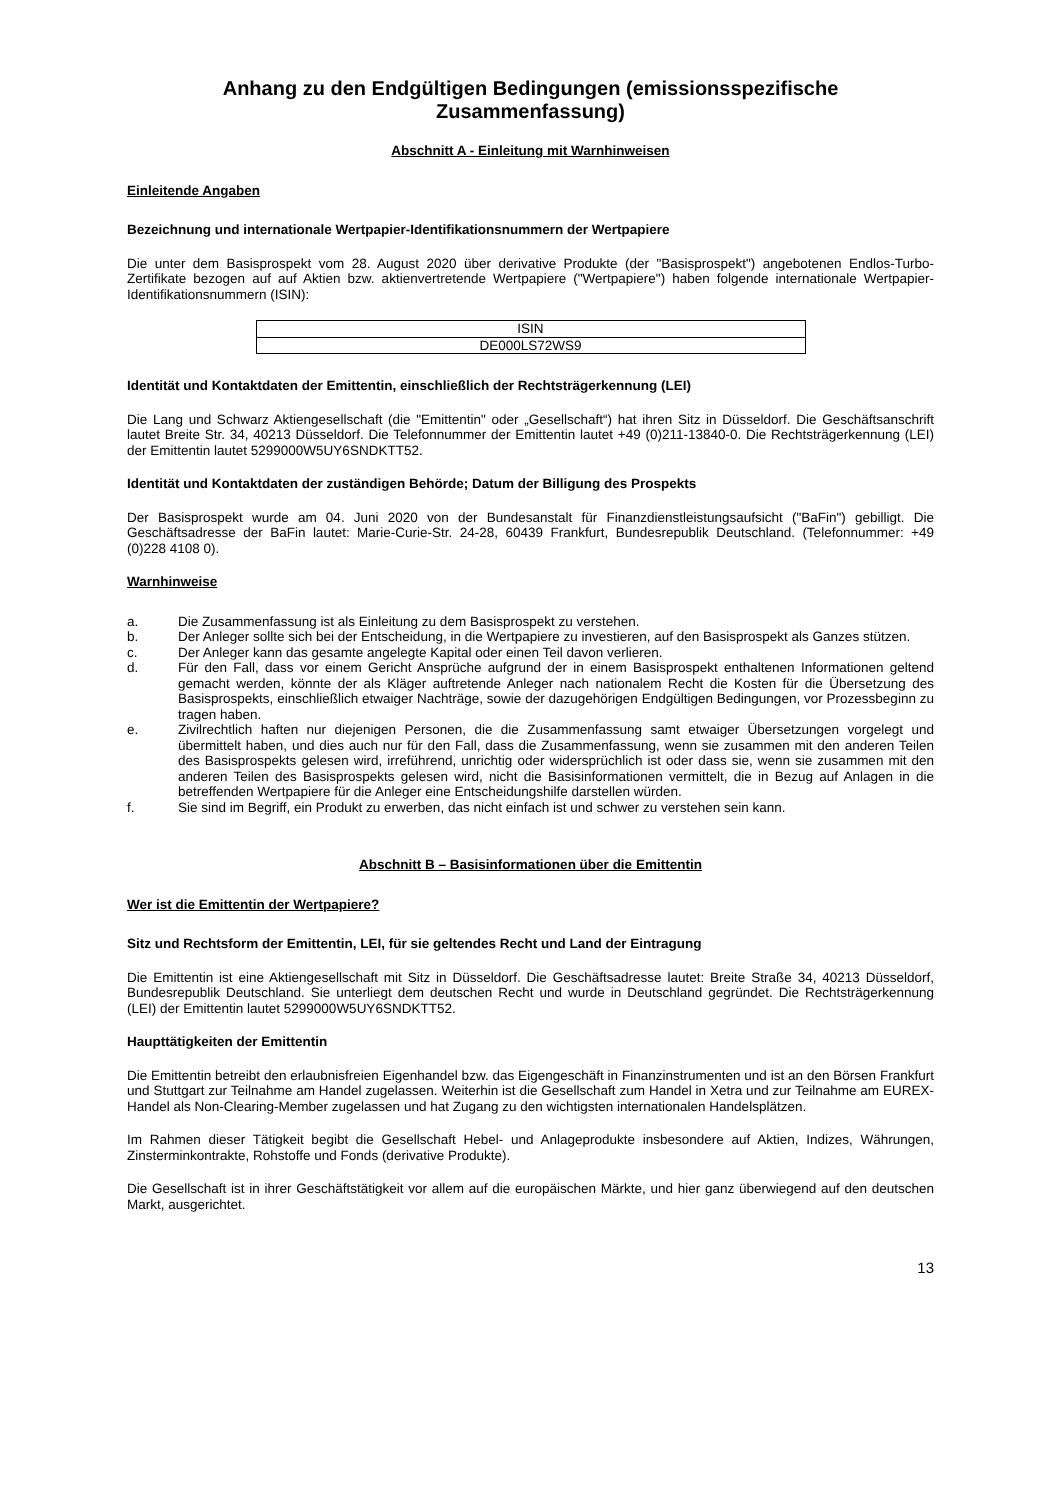Anhang zu den Endgültigen Bedingungen (emissionsspezifische Zusammenfassung)
Abschnitt A - Einleitung mit Warnhinweisen
Einleitende Angaben
Bezeichnung und internationale Wertpapier-Identifikationsnummern der Wertpapiere
Die unter dem Basisprospekt vom 28. August 2020 über derivative Produkte (der "Basisprospekt") angebotenen Endlos-Turbo-Zertifikate bezogen auf auf Aktien bzw. aktienvertretende Wertpapiere ("Wertpapiere") haben folgende internationale Wertpapier-Identifikationsnummern (ISIN):
| ISIN |
| --- |
| DE000LS72WS9 |
Identität und Kontaktdaten der Emittentin, einschließlich der Rechtsträgerkennung (LEI)
Die Lang und Schwarz Aktiengesellschaft (die "Emittentin" oder „Gesellschaft“) hat ihren Sitz in Düsseldorf. Die Geschäftsanschrift lautet Breite Str. 34, 40213 Düsseldorf. Die Telefonnummer der Emittentin lautet +49 (0)211-13840-0. Die Rechtsträgerkennung (LEI) der Emittentin lautet 5299000W5UY6SNDKTT52.
Identität und Kontaktdaten der zuständigen Behörde; Datum der Billigung des Prospekts
Der Basisprospekt wurde am 04. Juni 2020 von der Bundesanstalt für Finanzdienstleistungsaufsicht ("BaFin") gebilligt. Die Geschäftsadresse der BaFin lautet: Marie-Curie-Str. 24-28, 60439 Frankfurt, Bundesrepublik Deutschland. (Telefonnummer: +49 (0)228 4108 0).
Warnhinweise
a. Die Zusammenfassung ist als Einleitung zu dem Basisprospekt zu verstehen.
b. Der Anleger sollte sich bei der Entscheidung, in die Wertpapiere zu investieren, auf den Basisprospekt als Ganzes stützen.
c. Der Anleger kann das gesamte angelegte Kapital oder einen Teil davon verlieren.
d. Für den Fall, dass vor einem Gericht Ansprüche aufgrund der in einem Basisprospekt enthaltenen Informationen geltend gemacht werden, könnte der als Kläger auftretende Anleger nach nationalem Recht die Kosten für die Übersetzung des Basisprospekts, einschließlich etwaiger Nachträge, sowie der dazugehörigen Endgültigen Bedingungen, vor Prozessbeginn zu tragen haben.
e. Zivilrechtlich haften nur diejenigen Personen, die die Zusammenfassung samt etwaiger Übersetzungen vorgelegt und übermittelt haben, und dies auch nur für den Fall, dass die Zusammenfassung, wenn sie zusammen mit den anderen Teilen des Basisprospekts gelesen wird, irreführend, unrichtig oder widersprüchlich ist oder dass sie, wenn sie zusammen mit den anderen Teilen des Basisprospekts gelesen wird, nicht die Basisinformationen vermittelt, die in Bezug auf Anlagen in die betreffenden Wertpapiere für die Anleger eine Entscheidungshilfe darstellen würden.
f. Sie sind im Begriff, ein Produkt zu erwerben, das nicht einfach ist und schwer zu verstehen sein kann.
Abschnitt B – Basisinformationen über die Emittentin
Wer ist die Emittentin der Wertpapiere?
Sitz und Rechtsform der Emittentin, LEI, für sie geltendes Recht und Land der Eintragung
Die Emittentin ist eine Aktiengesellschaft mit Sitz in Düsseldorf. Die Geschäftsadresse lautet: Breite Straße 34, 40213 Düsseldorf, Bundesrepublik Deutschland. Sie unterliegt dem deutschen Recht und wurde in Deutschland gegründet. Die Rechtsträgerkennung (LEI) der Emittentin lautet 5299000W5UY6SNDKTT52.
Haupttätigkeiten der Emittentin
Die Emittentin betreibt den erlaubnisfreien Eigenhandel bzw. das Eigengeschäft in Finanzinstrumenten und ist an den Börsen Frankfurt und Stuttgart zur Teilnahme am Handel zugelassen. Weiterhin ist die Gesellschaft zum Handel in Xetra und zur Teilnahme am EUREX-Handel als Non-Clearing-Member zugelassen und hat Zugang zu den wichtigsten internationalen Handelsplätzen.
Im Rahmen dieser Tätigkeit begibt die Gesellschaft Hebel- und Anlageprodukte insbesondere auf Aktien, Indizes, Währungen, Zinsterminkontrakte, Rohstoffe und Fonds (derivative Produkte).
Die Gesellschaft ist in ihrer Geschäftstätigkeit vor allem auf die europäischen Märkte, und hier ganz überwiegend auf den deutschen Markt, ausgerichtet.
13